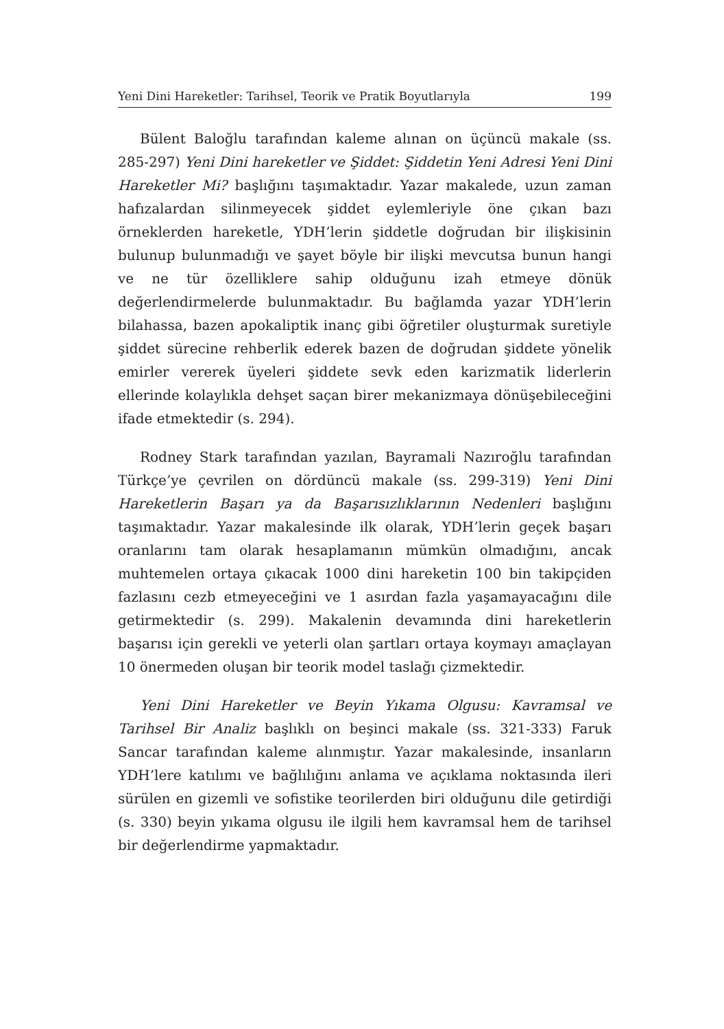Yeni Dini Hareketler: Tarihsel, Teorik ve Pratik Boyutlarıyla 199
Bülent Baloğlu tarafından kaleme alınan on üçüncü makale (ss. 285-297) Yeni Dini hareketler ve Şiddet: Şiddetin Yeni Adresi Yeni Dini Hareketler Mi? başlığını taşımaktadır. Yazar makalede, uzun zaman hafızalardan silinmeyecek şiddet eylemleriyle öne çıkan bazı örneklerden hareketle, YDH’lerin şiddetle doğrudan bir ilişkisinin bulunup bulunmadığı ve şayet böyle bir ilişki mevcutsa bunun hangi ve ne tür özelliklere sahip olduğunu izah etmeye dönük değerlendirmelerde bulunmaktadır. Bu bağlamda yazar YDH’lerin bilahassa, bazen apokaliptik inanç gibi öğretiler oluşturmak suretiyle şiddet sürecine rehberlik ederek bazen de doğrudan şiddete yönelik emirler vererek üyeleri şiddete sevk eden karizmatik liderlerin ellerinde kolaylıkla dehşet saçan birer mekanizmaya dönüşebileceğini ifade etmektedir (s. 294).
Rodney Stark tarafından yazılan, Bayramali Nazıroğlu tarafından Türkçe’ye çevrilen on dördüncü makale (ss. 299-319) Yeni Dini Hareketlerin Başarı ya da Başarısızlıklarının Nedenleri başlığını taşımaktadır. Yazar makalesinde ilk olarak, YDH’lerin geçek başarı oranlarını tam olarak hesaplamanın mümkün olmadığını, ancak muhtemelen ortaya çıkacak 1000 dini hareketin 100 bin takipçiden fazlasını cezb etmeyeceğini ve 1 asırdan fazla yaşamayacağını dile getirmektedir (s. 299). Makalenin devamında dini hareketlerin başarısı için gerekli ve yeterli olan şartları ortaya koymayı amaçlayan 10 önermeden oluşan bir teorik model taslağı çizmektedir.
Yeni Dini Hareketler ve Beyin Yıkama Olgusu: Kavramsal ve Tarihsel Bir Analiz başlıklı on beşinci makale (ss. 321-333) Faruk Sancar tarafından kaleme alınmıştır. Yazar makalesinde, insanların YDH’lere katılımı ve bağlılığını anlama ve açıklama noktasında ileri sürülen en gizemli ve sofistike teorilerden biri olduğunu dile getirdiği (s. 330) beyin yıkama olgusu ile ilgili hem kavramsal hem de tarihsel bir değerlendirme yapmaktadır.